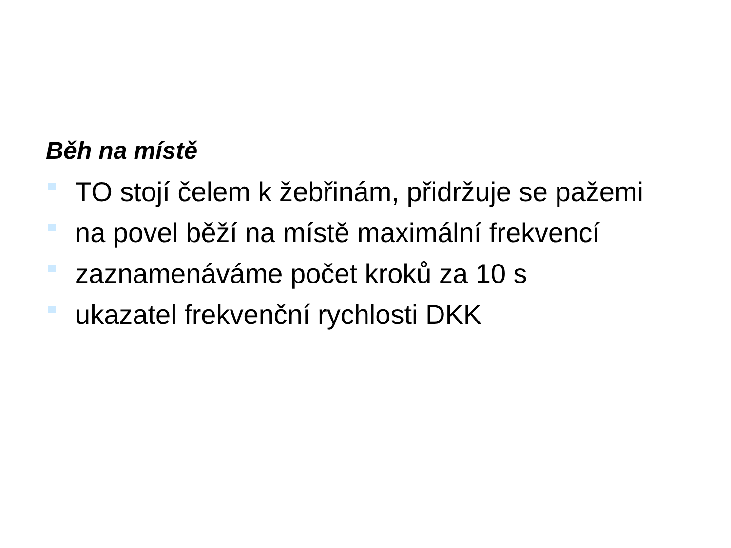Běh na místě
TO stojí čelem k žebřinám, přidržuje se pažemi
na povel běží na místě maximální frekvencí
zaznamenáváme počet kroků za 10 s
ukazatel frekvenční rychlosti DKK